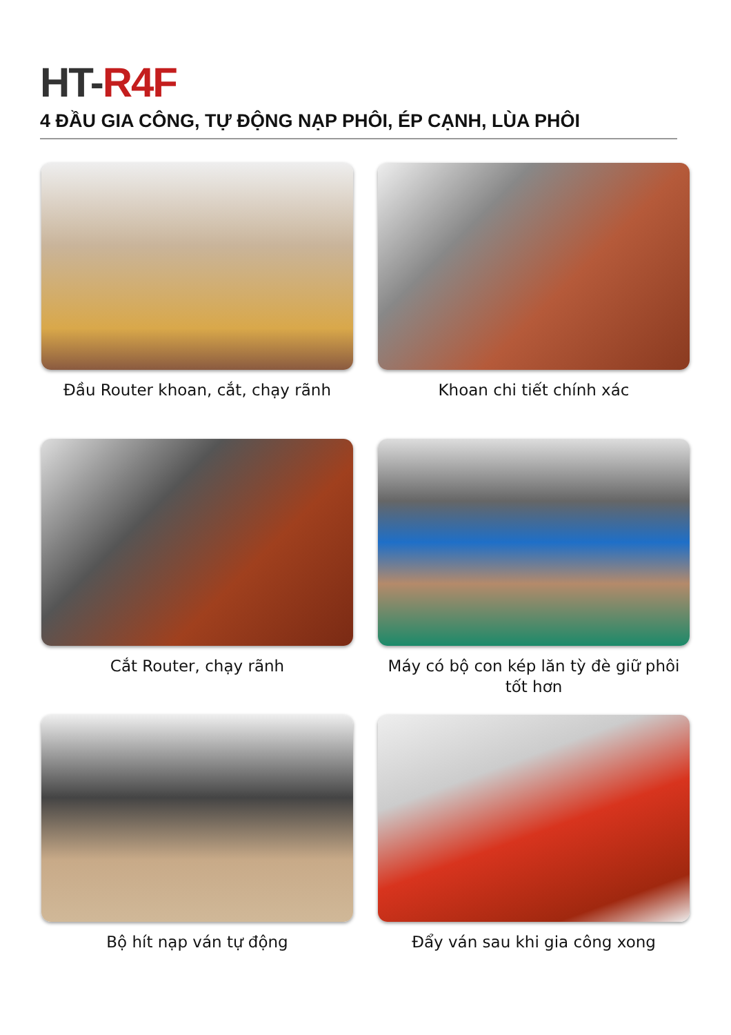HT-R4F
4 ĐẦU GIA CÔNG, TỰ ĐỘNG NẠP PHÔI, ÉP CẠNH, LÙA PHÔI
Đầu Router khoan, cắt, chạy rãnh
Khoan chi tiết chính xác
Cắt Router, chạy rãnh
Máy có bộ con kép lăn tỳ đè giữ phôi tốt hơn
Bộ hít nạp ván tự động
Đẩy ván sau khi gia công xong